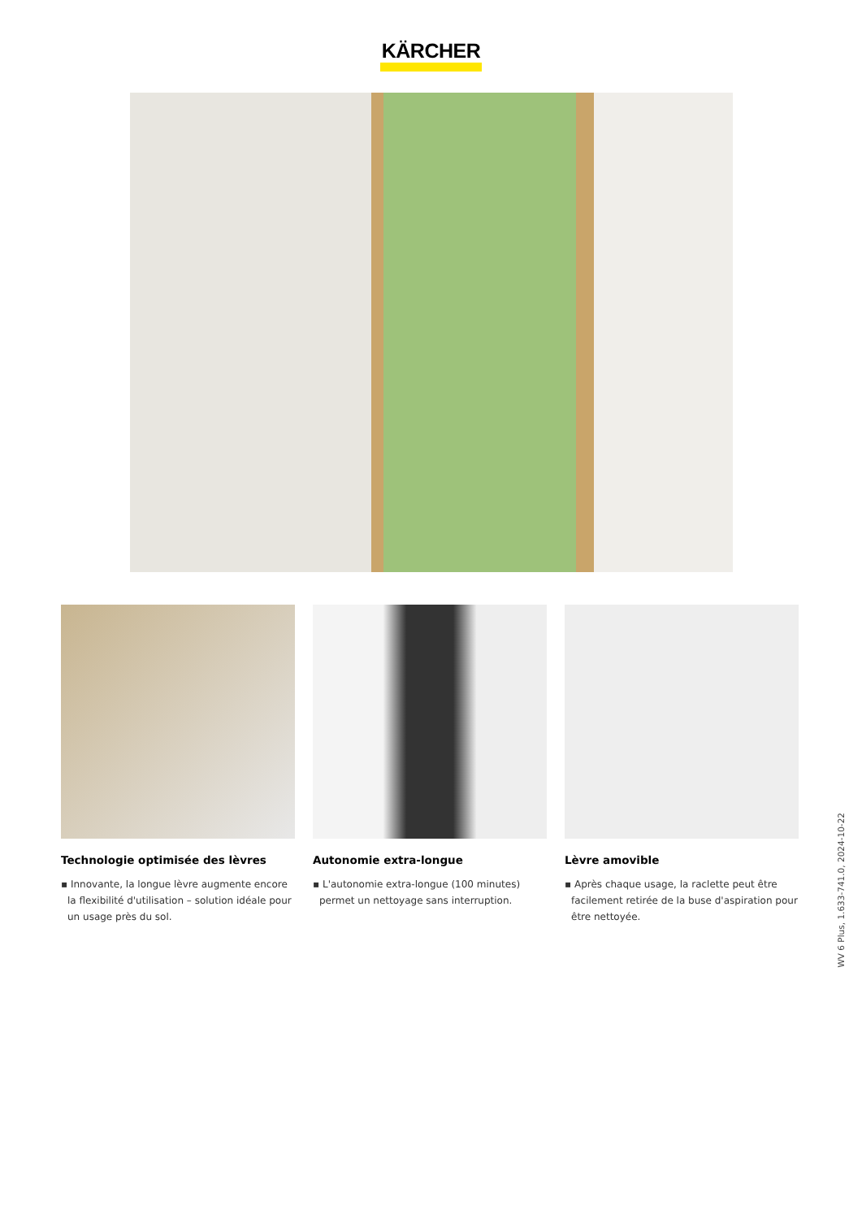KÄRCHER
Technologie optimisée des lèvres
▪ Innovante, la longue lèvre augmente encore la flexibilité d'utilisation – solution idéale pour un usage près du sol.
Autonomie extra-longue
▪ L'autonomie extra-longue (100 minutes) permet un nettoyage sans interruption.
Lèvre amovible
▪ Après chaque usage, la raclette peut être facilement retirée de la buse d'aspiration pour être nettoyée.
WV 6 Plus, 1.633-741.0, 2024-10-22